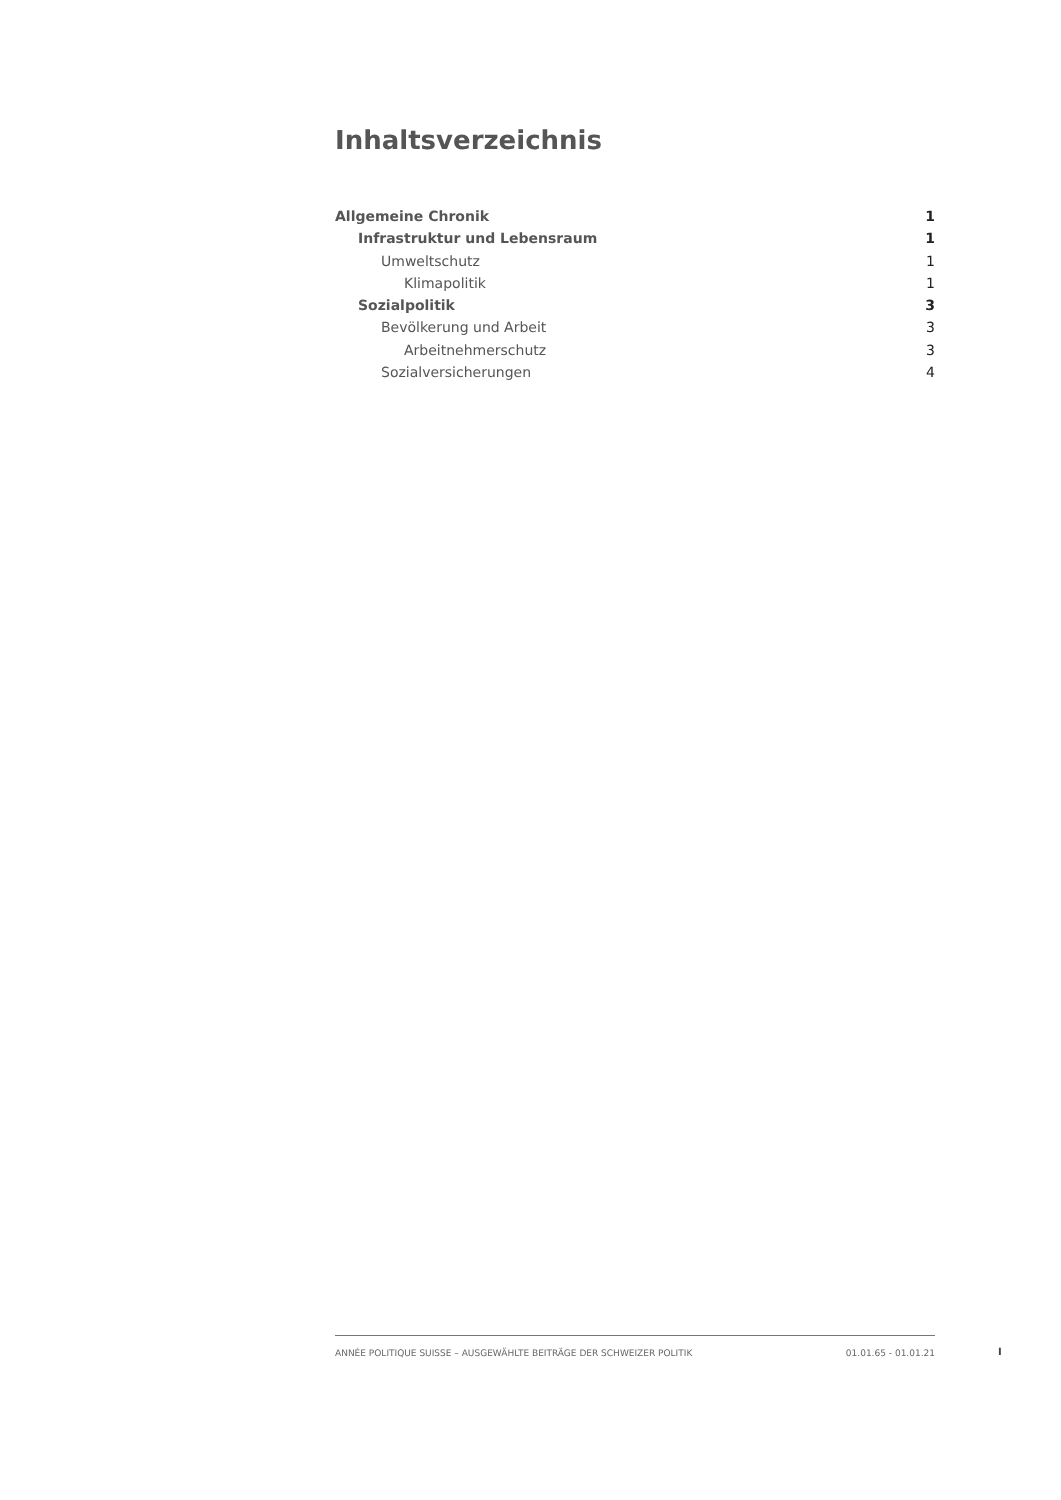Inhaltsverzeichnis
Allgemeine Chronik 1
Infrastruktur und Lebensraum 1
Umweltschutz 1
Klimapolitik 1
Sozialpolitik 3
Bevölkerung und Arbeit 3
Arbeitnehmerschutz 3
Sozialversicherungen 4
ANNÉE POLITIQUE SUISSE – AUSGEWÄHLTE BEITRÄGE DER SCHWEIZER POLITIK 01.01.65 - 01.01.21
I